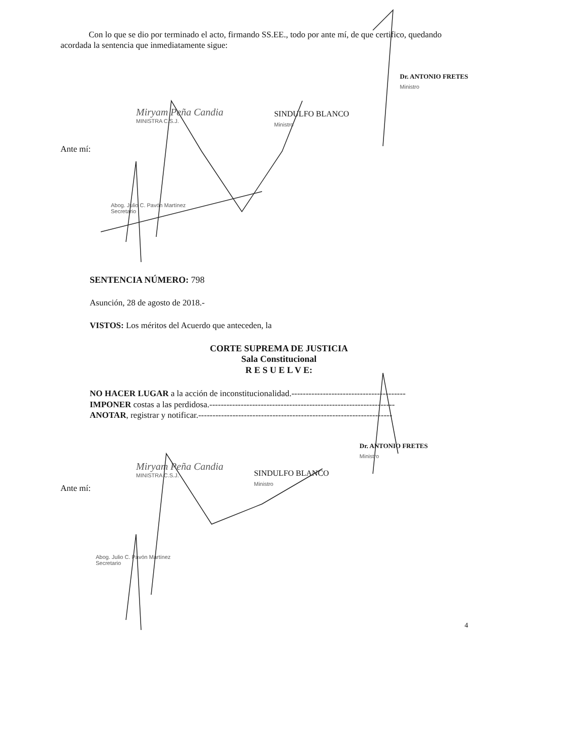Con lo que se dio por terminado el acto, firmando SS.EE., todo por ante mí, de que certifico, quedando acordada la sentencia que inmediatamente sigue:
Miryam Peña Candia
MINISTRA C.S.J.
SINDULFO BLANCO
Ministro
Dr. ANTONIO FRETES
Ministro
Ante mí:
Abog. Julio C. Pavón Martínez
Secretario
SENTENCIA NÚMERO: 798
Asunción, 28 de agosto de 2018.-
VISTOS: Los méritos del Acuerdo que anteceden, la
CORTE SUPREMA DE JUSTICIA
Sala Constitucional
R E S U E L V E:
NO HACER LUGAR a la acción de inconstitucionalidad.----------------------------------------
IMPONER costas a las perdidosa.-----------------------------------------------------------------
ANOTAR, registrar y notificar.--------------------------------------------------------------------
Miryam Peña Candia
MINISTRA C.S.J.
SINDULFO BLANCO
Ministro
Dr. ANTONIO FRETES
Ministro
Ante mí:
Abog. Julio C. Pavón Martínez
Secretario
4